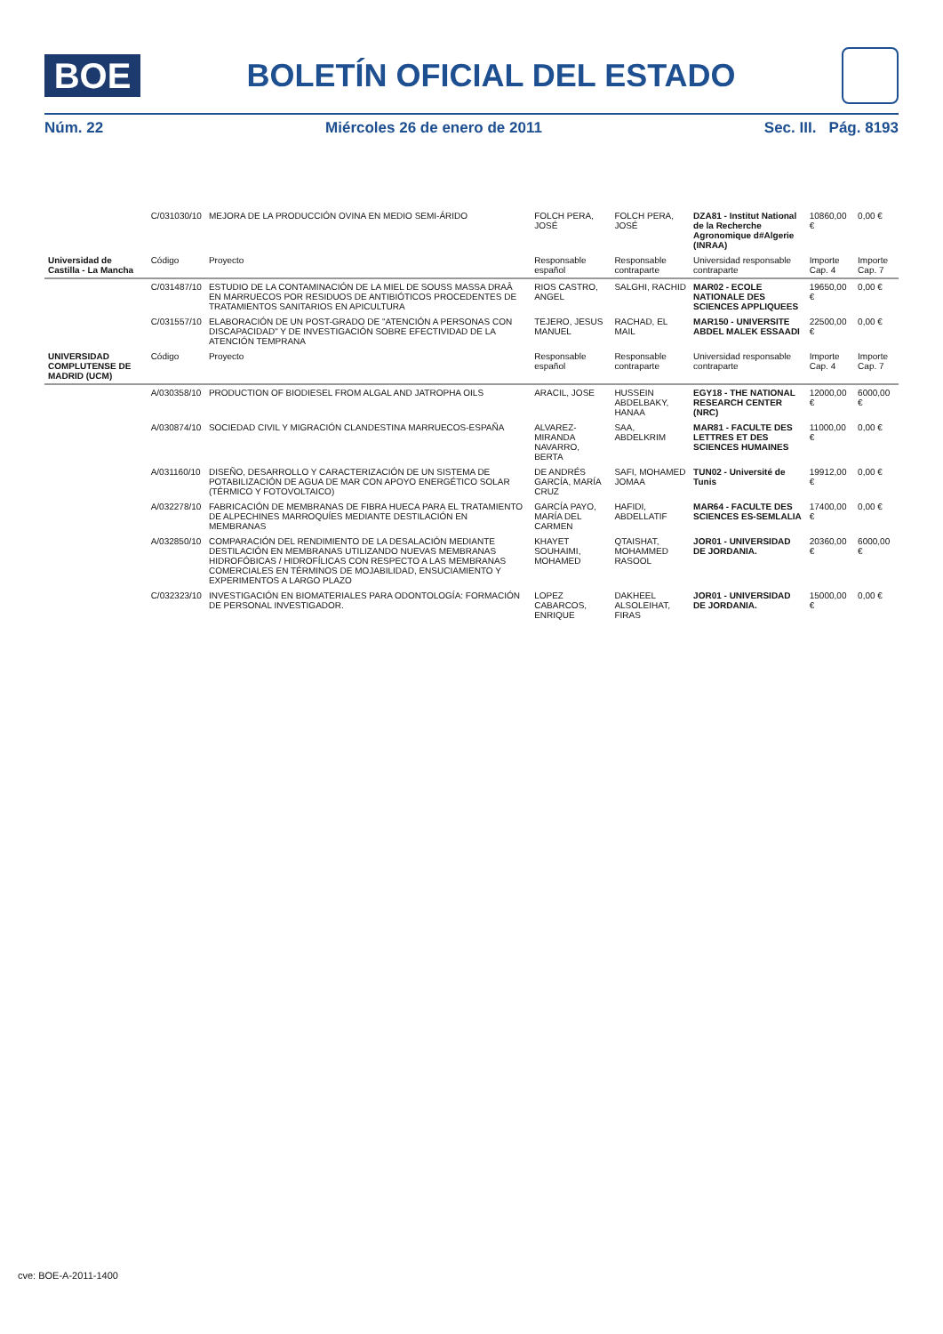BOE
BOLETÍN OFICIAL DEL ESTADO
Núm. 22 Miércoles 26 de enero de 2011 Sec. III. Pág. 8193
| | C/031030/10 | MEJORA DE LA PRODUCCIÓN OVINA EN MEDIO SEMI-ÁRIDO | FOLCH PERA, JOSÉ | FOLCH PERA, JOSÉ | DZA81 - Institut National de la Recherche Agronomique d#Algerie (INRAA) | 10860,00 € | 0,00 € |
| Universidad de Castilla - La Mancha | Código | Proyecto | Responsable español | Responsable contraparte | Universidad responsable contraparte | Importe Cap. 4 | Importe Cap. 7 |
| | C/031487/10 | ESTUDIO DE LA CONTAMINACIÓN DE LA MIEL DE SOUSS MASSA DRAÂ EN MARRUECOS POR RESIDUOS DE ANTIBIÓTICOS PROCEDENTES DE TRATAMIENTOS SANITARIOS EN APICULTURA | RIOS CASTRO, ANGEL | SALGHI, RACHID | MAR02 - ECOLE NATIONALE DES SCIENCES APPLIQUEES | 19650,00 € | 0,00 € |
| | C/031557/10 | ELABORACIÓN DE UN POST-GRADO DE "ATENCIÓN A PERSONAS CON DISCAPACIDAD" Y DE INVESTIGACIÓN SOBRE EFECTIVIDAD DE LA ATENCIÓN TEMPRANA | TEJERO, JESUS MANUEL | RACHAD, EL MAIL | MAR150 - UNIVERSITE ABDEL MALEK ESSAADI | 22500,00 € | 0,00 € |
| UNIVERSIDAD COMPLUTENSE DE MADRID (UCM) | Código | Proyecto | Responsable español | Responsable contraparte | Universidad responsable contraparte | Importe Cap. 4 | Importe Cap. 7 |
| | A/030358/10 | PRODUCTION OF BIODIESEL FROM ALGAL AND JATROPHA OILS | ARACIL, JOSE | HUSSEIN ABDELBAKY, HANAA | EGY18 - THE NATIONAL RESEARCH CENTER (NRC) | 12000,00 € | 6000,00 € |
| | A/030874/10 | SOCIEDAD CIVIL Y MIGRACIÓN CLANDESTINA MARRUECOS-ESPAÑA | ALVAREZ-MIRANDA NAVARRO, BERTA | SAA, ABDELKRIM | MAR81 - FACULTE DES LETTRES ET DES SCIENCES HUMAINES | 11000,00 € | 0,00 € |
| | A/031160/10 | DISEÑO, DESARROLLO Y CARACTERIZACIÓN DE UN SISTEMA DE POTABILIZACIÓN DE AGUA DE MAR CON APOYO ENERGÉTICO SOLAR (TÉRMICO Y FOTOVOLTAICO) | DE ANDRÉS GARCÍA, MARÍA CRUZ | SAFI, MOHAMED JOMAA | TUN02 - Université de Tunis | 19912,00 € | 0,00 € |
| | A/032278/10 | FABRICACIÓN DE MEMBRANAS DE FIBRA HUECA PARA EL TRATAMIENTO DE ALPECHINES MARROQUÍES MEDIANTE DESTILACIÓN EN MEMBRANAS | GARCÍA PAYO, MARÍA DEL CARMEN | HAFIDI, ABDELLATIF | MAR64 - FACULTE DES SCIENCES ES-SEMLALIA | 17400,00 € | 0,00 € |
| | A/032850/10 | COMPARACIÓN DEL RENDIMIENTO DE LA DESALACIÓN MEDIANTE DESTILACIÓN EN MEMBRANAS UTILIZANDO NUEVAS MEMBRANAS HIDROFÓBICAS / HIDROFÍLICAS CON RESPECTO A LAS MEMBRANAS COMERCIALES EN TÉRMINOS DE MOJABILIDAD, ENSUCIAMIENTO Y EXPERIMENTOS A LARGO PLAZO | KHAYET SOUHAIMI, MOHAMED | QTAISHAT, MOHAMMED RASOOL | JOR01 - UNIVERSIDAD DE JORDANIA. | 20360,00 € | 6000,00 € |
| | C/032323/10 | INVESTIGACIÓN EN BIOMATERIALES PARA ODONTOLOGÍA: FORMACIÓN DE PERSONAL INVESTIGADOR. | LOPEZ CABARCOS, ENRIQUE | DAKHEEL ALSOLEIHAT, FIRAS | JOR01 - UNIVERSIDAD DE JORDANIA. | 15000,00 € | 0,00 € |
cve: BOE-A-2011-1400